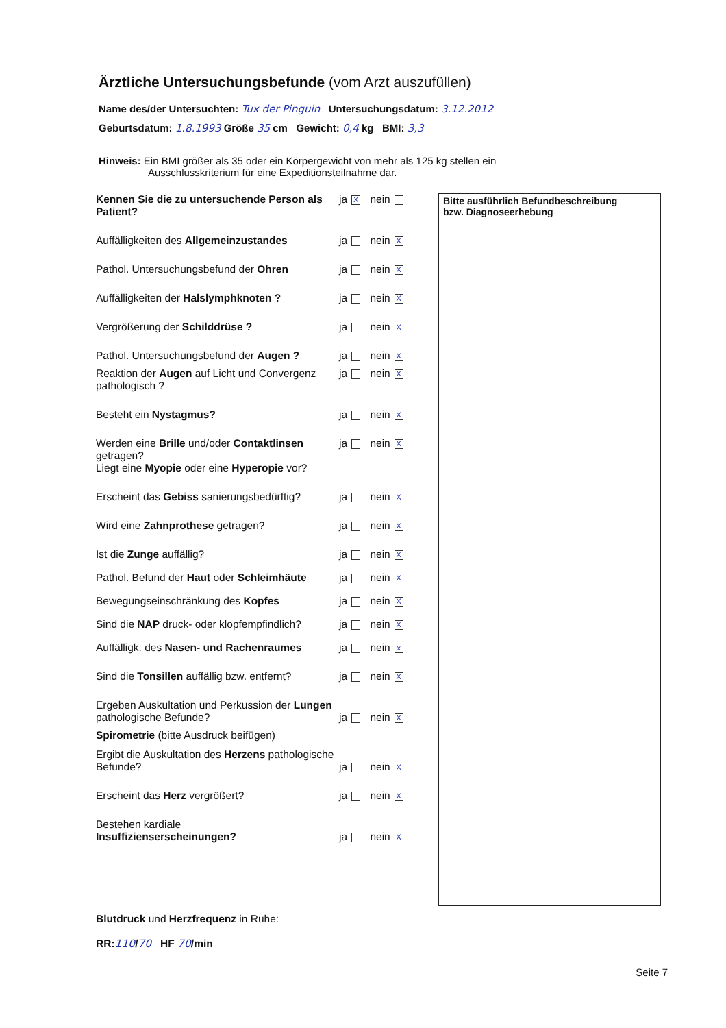Ärztliche Untersuchungsbefunde (vom Arzt auszufüllen)
Name des/der Untersuchten: Tux der Pinguin Untersuchungsdatum: 3.12.2012
Geburtsdatum: 1.8.1993 Größe 35 cm Gewicht: 0,4 kg BMI: 3,3
Hinweis: Ein BMI größer als 35 oder ein Körpergewicht von mehr als 125 kg stellen ein
Ausschlusskriterium für eine Expeditionsteilnahme dar.
Kennen Sie die zu untersuchende Person als Patient?
ja X nein
Auffälligkeiten des Allgemeinzustandes ja nein X
Pathol. Untersuchungsbefund der Ohren ja nein X
Auffälligkeiten der Halslymphknoten ? ja nein X
Vergrößerung der Schilddrüse ? ja nein X
Pathol. Untersuchungsbefund der Augen ?
ja nein X
Reaktion der Augen auf Licht und Convergenz pathologisch ?
ja nein X
Besteht ein Nystagmus? ja nein X
Werden eine Brille und/oder Contaktlinsen getragen?
Liegt eine Myopie oder eine Hyperopie vor?
ja nein X
Erscheint das Gebiss sanierungsbedürftig?
ja nein X
Wird eine Zahnprothese getragen? ja nein X
Ist die Zunge auffällig? ja nein X
Pathol. Befund der Haut oder Schleimhäute
ja nein X
Bewegungseinschränkung des Kopfes ja nein X
Sind die NAP druck- oder klopfempfindlich?
ja nein X
Auffälligk. des Nasen- und Rachenraumes
ja nein x
Sind die Tonsillen auffällig bzw. entfernt?
ja nein X
Ergeben Auskultation und Perkussion der Lungen pathologische Befunde?
ja nein X
Spirometrie (bitte Ausdruck beifügen)
Ergibt die Auskultation des Herzens pathologische Befunde?
ja nein X
Erscheint das Herz vergrößert? ja nein X
Bestehen kardiale
Insuffizienserscheinungen?
ja nein X
Bitte ausführlich Befundbeschreibung
bzw. Diagnoseerhebung
Blutdruck und Herzfrequenz in Ruhe:
RR:110/70 HF 70/min
Seite 7